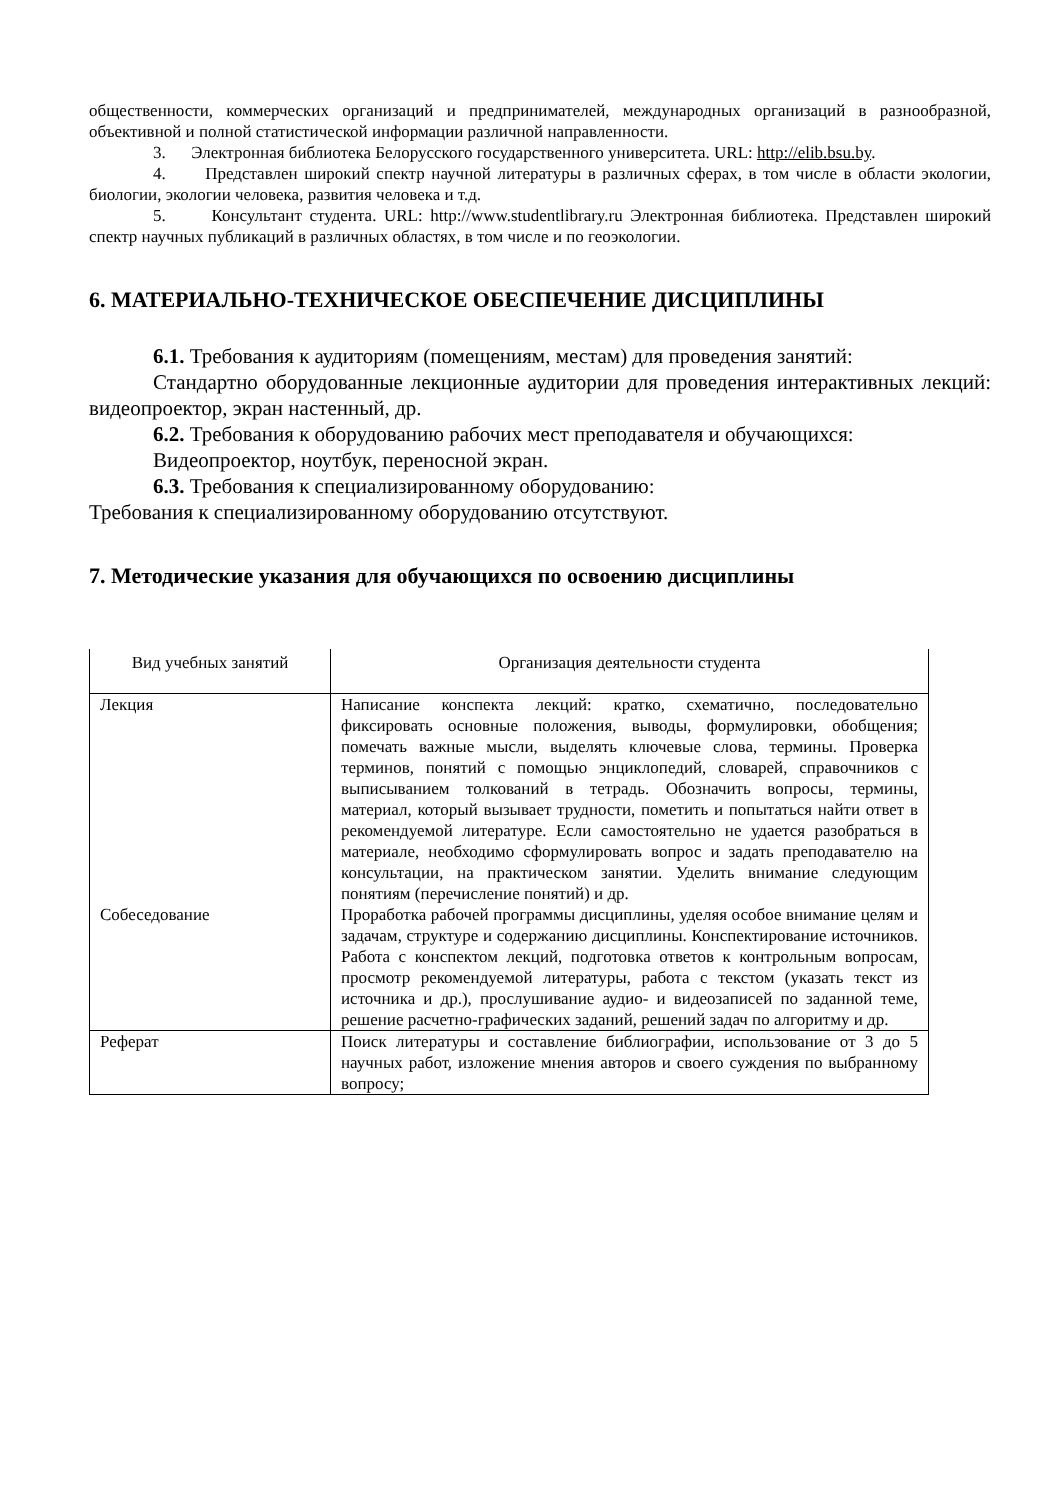общественности, коммерческих организаций и предпринимателей, международных организаций в разнообразной, объективной и полной статистической информации различной направленности.
3. Электронная библиотека Белорусского государственного университета. URL: http://elib.bsu.by.
4. Представлен широкий спектр научной литературы в различных сферах, в том числе в области экологии, биологии, экологии человека, развития человека и т.д.
5. Консультант студента. URL: http://www.studentlibrary.ru Электронная библиотека. Представлен широкий спектр научных публикаций в различных областях, в том числе и по геоэкологии.
6. МАТЕРИАЛЬНО-ТЕХНИЧЕСКОЕ ОБЕСПЕЧЕНИЕ ДИСЦИПЛИНЫ
6.1. Требования к аудиториям (помещениям, местам) для проведения занятий:
Стандартно оборудованные лекционные аудитории для проведения интерактивных лекций: видеопроектор, экран настенный, др.
6.2. Требования к оборудованию рабочих мест преподавателя и обучающихся:
Видеопроектор, ноутбук, переносной экран.
6.3. Требования к специализированному оборудованию:
Требования к специализированному оборудованию отсутствуют.
7. Методические указания для обучающихся по освоению дисциплины
| Вид учебных занятий | Организация деятельности студента |
| Лекция | Написание конспекта лекций: кратко, схематично, последовательно фиксировать основные положения, выводы, формулировки, обобщения; помечать важные мысли, выделять ключевые слова, термины. Проверка терминов, понятий с помощью энциклопедий, словарей, справочников с выписыванием толкований в тетрадь. Обозначить вопросы, термины, материал, который вызывает трудности, пометить и попытаться найти ответ в рекомендуемой литературе. Если самостоятельно не удается разобраться в материале, необходимо сформулировать вопрос и задать преподавателю на консультации, на практическом занятии. Уделить внимание следующим понятиям (перечисление понятий) и др. |
| Собеседование | Проработка рабочей программы дисциплины, уделяя особое внимание целям и задачам, структуре и содержанию дисциплины. Конспектирование источников. Работа с конспектом лекций, подготовка ответов к контрольным вопросам, просмотр рекомендуемой литературы, работа с текстом (указать текст из источника и др.), прослушивание аудио- и видеозаписей по заданной теме, решение расчетно-графических заданий, решений задач по алгоритму и др. |
| Реферат | Поиск литературы и составление библиографии, использование от 3 до 5 научных работ, изложение мнения авторов и своего суждения по выбранному вопросу; |